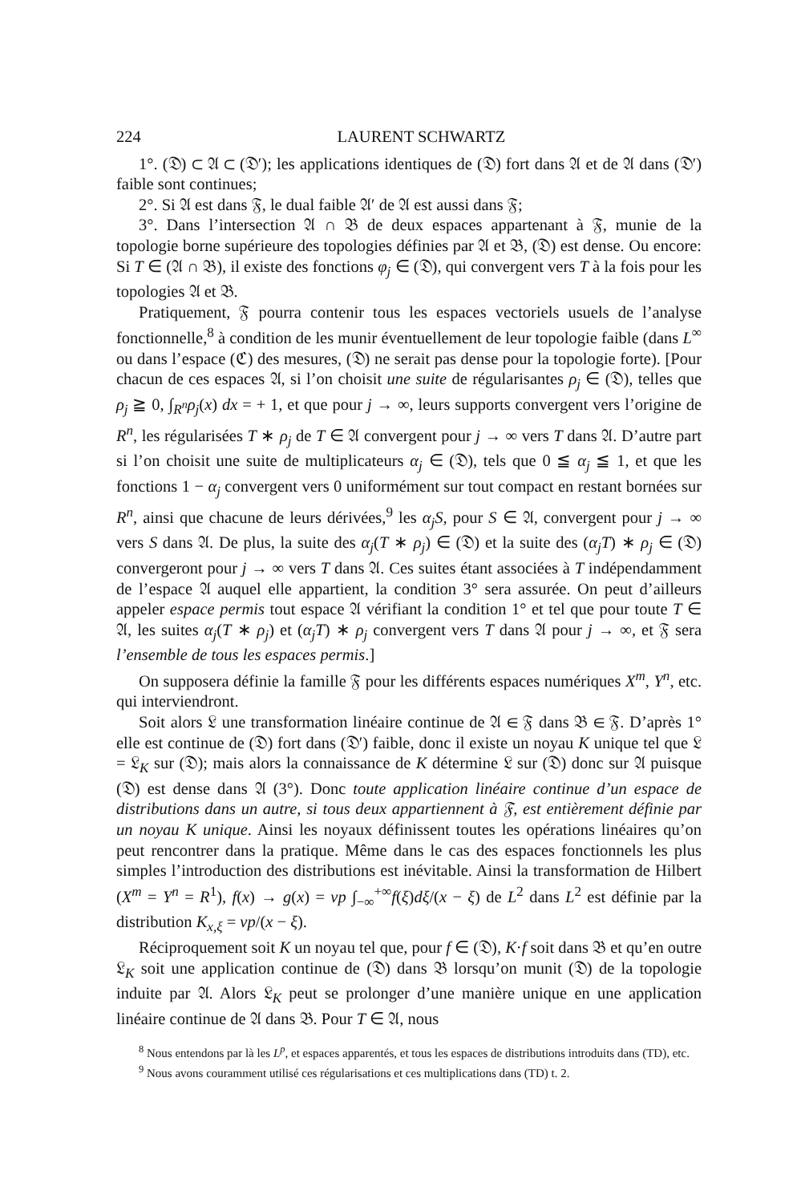224 LAURENT SCHWARTZ
1°. (𝔇) ⊂ 𝔄 ⊂ (𝔇′); les applications identiques de (𝔇) fort dans 𝔄 et de 𝔄 dans (𝔇′) faible sont continues;
2°. Si 𝔄 est dans 𝔉, le dual faible 𝔄′ de 𝔄 est aussi dans 𝔉;
3°. Dans l’intersection 𝔄 ∩ 𝔅 de deux espaces appartenant à 𝔉, munie de la topologie borne supérieure des topologies définies par 𝔄 et 𝔅, (𝔇) est dense. Ou encore: Si T ∈ (𝔄 ∩ 𝔅), il existe des fonctions φ<sub>j</sub> ∈ (𝔇), qui convergent vers T à la fois pour les topologies 𝔄 et 𝔅.
Pratiquement, 𝔉 pourra contenir tous les espaces vectoriels usuels de l’analyse fonctionnelle,<sup>8</sup> à condition de les munir éventuellement de leur topologie faible (dans L<sup>∞</sup> ou dans l’espace (ℭ) des mesures, (𝔇) ne serait pas dense pour la topologie forte). [Pour chacun de ces espaces 𝔄, si l’on choisit une suite de régularisantes ρ<sub>j</sub> ∈ (𝔇), telles que ρ<sub>j</sub> ≧ 0, ∫<sub>R<sup>n</sup></sub>ρ<sub>j</sub>(x) dx = + 1, et que pour j → ∞, leurs supports convergent vers l’origine de R<sup>n</sup>, les régularisées T ∗ ρ<sub>j</sub> de T ∈ 𝔄 convergent pour j → ∞ vers T dans 𝔄. D’autre part si l’on choisit une suite de multiplicateurs α<sub>j</sub> ∈ (𝔇), tels que 0 ≦ α<sub>j</sub> ≦ 1, et que les fonctions 1 − α<sub>j</sub> convergent vers 0 uniformément sur tout compact en restant bornées sur R<sup>n</sup>, ainsi que chacune de leurs dérivées,<sup>9</sup> les α<sub>j</sub>S, pour S ∈ 𝔄, convergent pour j → ∞ vers S dans 𝔄. De plus, la suite des α<sub>j</sub>(T ∗ ρ<sub>j</sub>) ∈ (𝔇) et la suite des (α<sub>j</sub>T) ∗ ρ<sub>j</sub> ∈ (𝔇) convergeront pour j → ∞ vers T dans 𝔄. Ces suites étant associées à T indépendamment de l’espace 𝔄 auquel elle appartient, la condition 3° sera assurée. On peut d’ailleurs appeler espace permis tout espace 𝔄 vérifiant la condition 1° et tel que pour toute T ∈ 𝔄, les suites α<sub>j</sub>(T ∗ ρ<sub>j</sub>) et (α<sub>j</sub>T) ∗ ρ<sub>j</sub> convergent vers T dans 𝔄 pour j → ∞, et 𝔉 sera l’ensemble de tous les espaces permis.]
On supposera définie la famille 𝔉 pour les différents espaces numériques X<sup>m</sup>, Y<sup>n</sup>, etc. qui interviendront.
Soit alors 𝔏 une transformation linéaire continue de 𝔄 ∈ 𝔉 dans 𝔅 ∈ 𝔉. D’après 1° elle est continue de (𝔇) fort dans (𝔇′) faible, donc il existe un noyau K unique tel que 𝔏 = 𝔏<sub>K</sub> sur (𝔇); mais alors la connaissance de K détermine 𝔏 sur (𝔇) donc sur 𝔄 puisque (𝔇) est dense dans 𝔄 (3°). Donc toute application linéaire continue d’un espace de distributions dans un autre, si tous deux appartiennent à 𝔉, est entièrement définie par un noyau K unique. Ainsi les noyaux définissent toutes les opérations linéaires qu’on peut rencontrer dans la pratique. Même dans le cas des espaces fonctionnels les plus simples l’introduction des distributions est inévitable. Ainsi la transformation de Hilbert (X<sup>m</sup> = Y<sup>n</sup> = R<sup>1</sup>), f(x) → g(x) = vp ∫<sub>−∞</sub><sup>+∞</sup>f(ξ)dξ/(x − ξ) de L<sup>2</sup> dans L<sup>2</sup> est définie par la distribution K<sub>x,ξ</sub> = vp/(x − ξ).
Réciproquement soit K un noyau tel que, pour f ∈ (𝔇), K·f soit dans 𝔅 et qu’en outre 𝔏<sub>K</sub> soit une application continue de (𝔇) dans 𝔅 lorsqu’on munit (𝔇) de la topologie induite par 𝔄. Alors 𝔏<sub>K</sub> peut se prolonger d’une manière unique en une application linéaire continue de 𝔄 dans 𝔅. Pour T ∈ 𝔄, nous
<sup>8</sup> Nous entendons par là les L<sup>p</sup>, et espaces apparentés, et tous les espaces de distributions introduits dans (TD), etc.
<sup>9</sup> Nous avons couramment utilisé ces régularisations et ces multiplications dans (TD) t. 2.